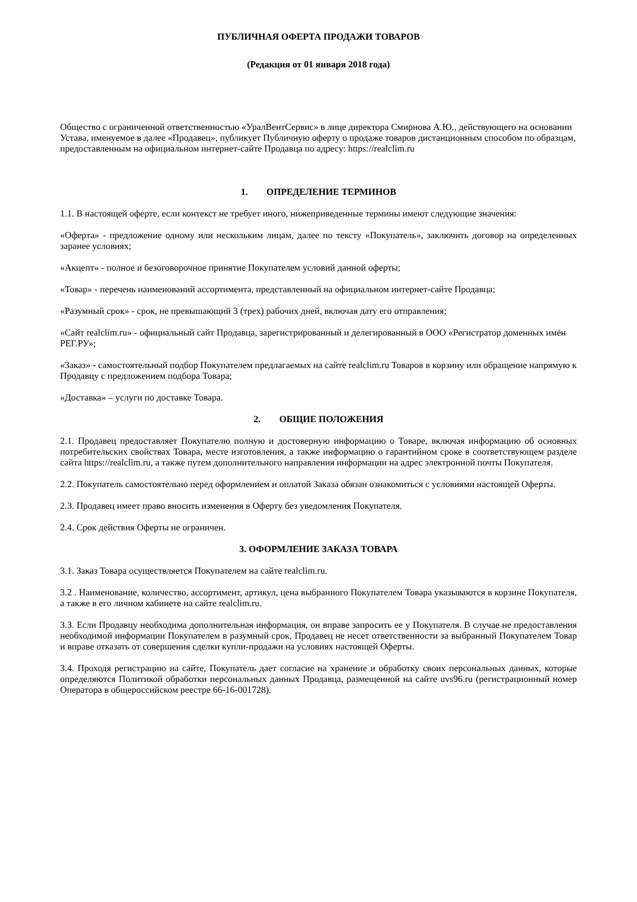ПУБЛИЧНАЯ ОФЕРТА ПРОДАЖИ ТОВАРОВ
(Редакция от 01 января 2018 года)
Общество с ограниченной ответственностью «УралВентСервис» в лице директора Смирнова А.Ю., действующего на основании Устава, именуемое в далее «Продавец», публикует Публичную оферту о продаже товаров дистанционным способом по образцам, предоставленным на официальном интернет-сайте Продавца по адресу: https://realclim.ru
1. ОПРЕДЕЛЕНИЕ ТЕРМИНОВ
1.1. В настоящей оферте, если контекст не требует иного, нижеприведенные термины имеют следующие значения:
«Оферта» - предложение одному или нескольким лицам, далее по тексту «Покупатель», заключить договор на определенных заранее условиях;
«Акцепт» - полное и безоговорочное принятие Покупателем условий данной оферты;
«Товар» - перечень наименований ассортимента, представленный на официальном интернет-сайте Продавца;
«Разумный срок» - срок, не превышающий 3 (трех) рабочих дней, включая дату его отправления;
«Сайт realclim.ru» - официальный сайт Продавца, зарегистрированный и делегированный в ООО «Регистратор доменных имён РЕГ.РУ»;
«Заказ» - самостоятельный подбор Покупателем предлагаемых на сайте realclim.ru Товаров в корзину или обращение напрямую к Продавцу с предложением подбора Товара;
«Доставка» – услуги по доставке Товара.
2. ОБЩИЕ ПОЛОЖЕНИЯ
2.1. Продавец предоставляет Покупателю полную и достоверную информацию о Товаре, включая информацию об основных потребительских свойствах Товара, месте изготовления, а также информацию о гарантийном сроке в соответствующем разделе сайта https://realclim.ru, а также путем дополнительного направления информации на адрес электронной почты Покупателя.
2.2. Покупатель самостоятельно перед оформлением и оплатой Заказа обязан ознакомиться с условиями настоящей Оферты.
2.3. Продавец имеет право вносить изменения в Оферту без уведомления Покупателя.
2.4. Срок действия Оферты не ограничен.
3. ОФОРМЛЕНИЕ ЗАКАЗА ТОВАРА
3.1. Заказ Товара осуществляется Покупателем на сайте realclim.ru.
3.2 . Наименование, количество, ассортимент, артикул, цена выбранного Покупателем Товара указываются в корзине Покупателя, а также в его личном кабинете на сайте realclim.ru.
3.3. Если Продавцу необходима дополнительная информация, он вправе запросить ее у Покупателя. В случае не предоставления необходимой информации Покупателем в разумный срок, Продавец не несет ответственности за выбранный Покупателем Товар и вправе отказать от совершения сделки купли-продажи на условиях настоящей Оферты.
3.4. Проходя регистрацию на сайте, Покупатель дает согласие на хранение и обработку своих персональных данных, которые определяются Политикой обработки персональных данных Продавца, размещенной на сайте uvs96.ru (регистрационный номер Оператора в общероссийском реестре 66-16-001728).